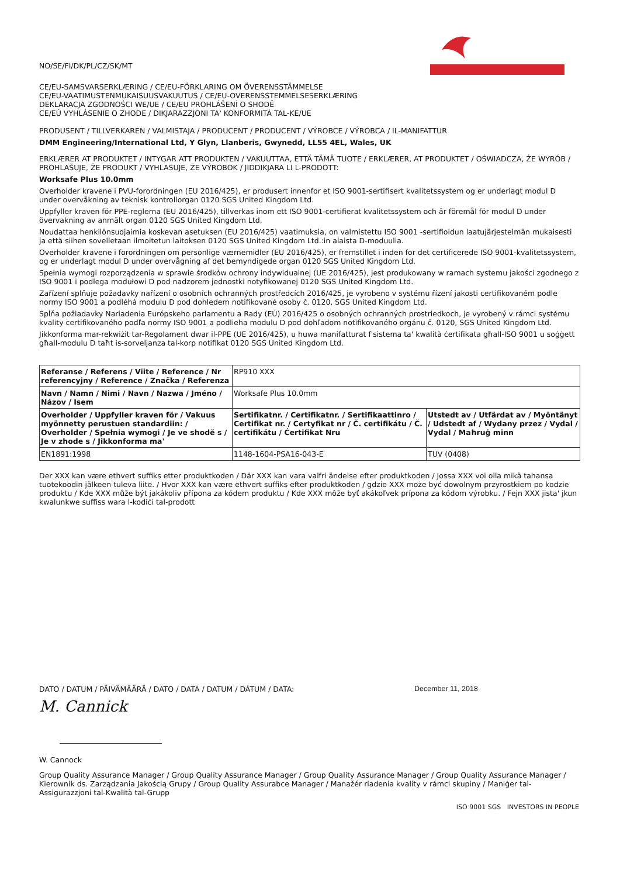NO/SE/FI/DK/PL/CZ/SK/MT
CE/EU-SAMSVARSERKLÆRING / CE/EU-FÖRKLARING OM ÖVERENSSTÄMMELSE
CE/EU-VAATIMUSTENMUKAISUUSVAKUUTUS / CE/EU-OVERENSSTEMMELSESERKLÆRING
DEKLARACJA ZGODNOŚCI WE/UE / CE/EU PROHLÁŠENÍ O SHODĚ
CE/EÚ VYHLÁSENIE O ZHODE / DIKJARAZZJONI TA' KONFORMITÀ TAL-KE/UE
PRODUSENT / TILLVERKAREN / VALMISTAJA / PRODUCENT / PRODUCENT / VÝROBCE / VÝROBCA / IL-MANIFATTUR
DMM Engineering/International Ltd, Y Glyn, Llanberis, Gwynedd, LL55 4EL, Wales, UK
ERKLÆRER AT PRODUKTET / INTYGAR ATT PRODUKTEN / VAKUUTTAA, ETTÄ TÄMÄ TUOTE / ERKLÆRER, AT PRODUKTET / OŚWIADCZA, ŻE WYRÓB / PROHLAŠUJE, ŽE PRODUKT / VYHLASUJE, ŽE VÝROBOK / JIDDIKJARA LI L-PRODOTT:
Worksafe Plus 10.0mm
Overholder kravene i PVU-forordningen (EU 2016/425), er produsert innenfor et ISO 9001-sertifisert kvalitetssystem og er underlagt modul D under overvåkning av teknisk kontrollorgan 0120 SGS United Kingdom Ltd.
Uppfyller kraven för PPE-reglerna (EU 2016/425), tillverkas inom ett ISO 9001-certifierat kvalitetssystem och är föremål för modul D under övervakning av anmält organ 0120 SGS United Kingdom Ltd.
Noudattaa henkilönsuojaimia koskevan asetuksen (EU 2016/425) vaatimuksia, on valmistettu ISO 9001 -sertifioidun laatujärjestelmän mukaisesti ja että siihen sovelletaan ilmoitetun laitoksen 0120 SGS United Kingdom Ltd.:in alaista D-moduulia.
Overholder kravene i forordningen om personlige værnemidler (EU 2016/425), er fremstillet i inden for det certificerede ISO 9001-kvalitetssystem, og er underlagt modul D under overvågning af det bemyndigede organ 0120 SGS United Kingdom Ltd.
Spełnia wymogi rozporządzenia w sprawie środków ochrony indywidualnej (UE 2016/425), jest produkowany w ramach systemu jakości zgodnego z ISO 9001 i podlega modułowi D pod nadzorem jednostki notyfikowanej 0120 SGS United Kingdom Ltd.
Zařízení splňuje požadavky nařízení o osobních ochranných prostředcích 2016/425, je vyrobeno v systému řízení jakosti certifikovaném podle normy ISO 9001 a podléhá modulu D pod dohledem notifikované osoby č. 0120, SGS United Kingdom Ltd.
Spĺňa požiadavky Nariadenia Európskeho parlamentu a Rady (EÚ) 2016/425 o osobných ochranných prostriedkoch, je vyrobený v rámci systému kvality certifikovaného podľa normy ISO 9001 a podlieha modulu D pod dohľadom notifikovaného orgánu č. 0120, SGS United Kingdom Ltd.
Jikkonforma mar-rekwiżit tar-Regolament dwar il-PPE (UE 2016/425), u huwa manifatturat f'sistema ta' kwalità ċertifikata għall-ISO 9001 u soġġett għall-modulu D taħt is-sorveljanza tal-korp notifikat 0120 SGS United Kingdom Ltd.
| Referanse / Referens / Viite / Reference / Nr referencyjny / Reference / Značka / Referenza | RP910 XXX | |
| Navn / Namn / Nimi / Navn / Nazwa / Jméno / Názov / Isem | Worksafe Plus 10.0mm | |
| Overholder / Uppfyller kraven för / Vakuus myönnetty perustuen standardiin: / Overholder / Spełnia wymogi / Je ve shodě s / Je v zhode s / Jikkonforma ma' | Sertifikatnr. / Certifikatnr. / Sertifikaattinro / Certifikat nr. / Certyfikat nr / Č. certifikátu / Č. certifikátu / Ċertifikat Nru | Utstedt av / Utfärdat av / Myöntänyt / Udstedt af / Wydany przez / Vydal / Vydal / Maħruġ minn |
| EN1891:1998 | 1148-1604-PSA16-043-E | TUV (0408) |
Der XXX kan være ethvert suffiks etter produktkoden / Där XXX kan vara valfri ändelse efter produktkoden / Jossa XXX voi olla mikä tahansa tuotekoodin jälkeen tuleva liite. / Hvor XXX kan være ethvert suffiks efter produktkoden / gdzie XXX może być dowolnym przyrostkiem po kodzie produktu / Kde XXX může být jakákoliv přípona za kódem produktu / Kde XXX môže byť akákoľvek prípona za kódom výrobku. / Fejn XXX jista' jkun kwalunkwe suffiss wara l-kodiċi tal-prodott
DATO / DATUM / PÄIVÄMÄÄRÄ / DATO / DATA / DATUM / DÁTUM / DATA: December 11, 2018
M. Cannick
W. Cannock
Group Quality Assurance Manager / Group Quality Assurance Manager / Group Quality Assurance Manager / Group Quality Assurance Manager / Kierownik ds. Zarządzania Jakością Grupy / Group Quality Assurabce Manager / Manažér riadenia kvality v rámci skupiny / Maniġer tal-Assigurazzjoni tal-Kwalità tal-Grupp
ISO 9001 SGS INVESTORS IN PEOPLE